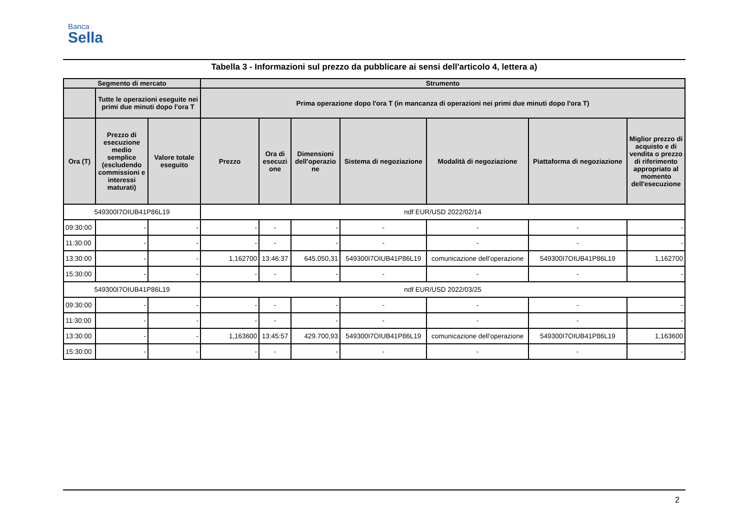Banca
Sella
Tabella 3 - Informazioni sul prezzo da pubblicare ai sensi dell'articolo 4, lettera a)
| Segmento di mercato | | | Strumento | | | | | | |
| --- | --- | --- | --- | --- | --- | --- | --- | --- | --- |
| | Tutte le operazioni eseguite nei primi due minuti dopo l'ora T | | Prima operazione dopo l'ora T (in mancanza di operazioni nei primi due minuti dopo l'ora T) | | | | | | |
| Ora (T) | Prezzo di esecuzione medio semplice (escludendo commissioni e interessi maturati) | Valore totale eseguito | Prezzo | Ora di esecuzi one | Dimensioni dell'operazio ne | Sistema di negoziazione | Modalità di negoziazione | Piattaforma di negoziazione | Miglior prezzo di acquisto e di vendita o prezzo di riferimento appropriato al momento dell'esecuzione |
| 549300I7OIUB41P86L19 | | | ndf EUR/USD 2022/02/14 | | | | | | |
| 09:30:00 | - | - | - | - | - | - | - | - | - |
| 11:30:00 | - | - | - | - | - | - | - | - | - |
| 13:30:00 | - | - | 1,162700 | 13:46:37 | 645.050,31 | 549300I7OIUB41P86L19 | comunicazione dell'operazione | 549300I7OIUB41P86L19 | 1,162700 |
| 15:30:00 | - | - | - | - | - | - | - | - | - |
| 549300I7OIUB41P86L19 | | | ndf EUR/USD 2022/03/25 | | | | | | |
| 09:30:00 | - | - | - | - | - | - | - | - | - |
| 11:30:00 | - | - | - | - | - | - | - | - | - |
| 13:30:00 | - | - | 1,163600 | 13:45:57 | 429.700,93 | 549300I7OIUB41P86L19 | comunicazione dell'operazione | 549300I7OIUB41P86L19 | 1,163600 |
| 15:30:00 | - | - | - | - | - | - | - | - | - |
2